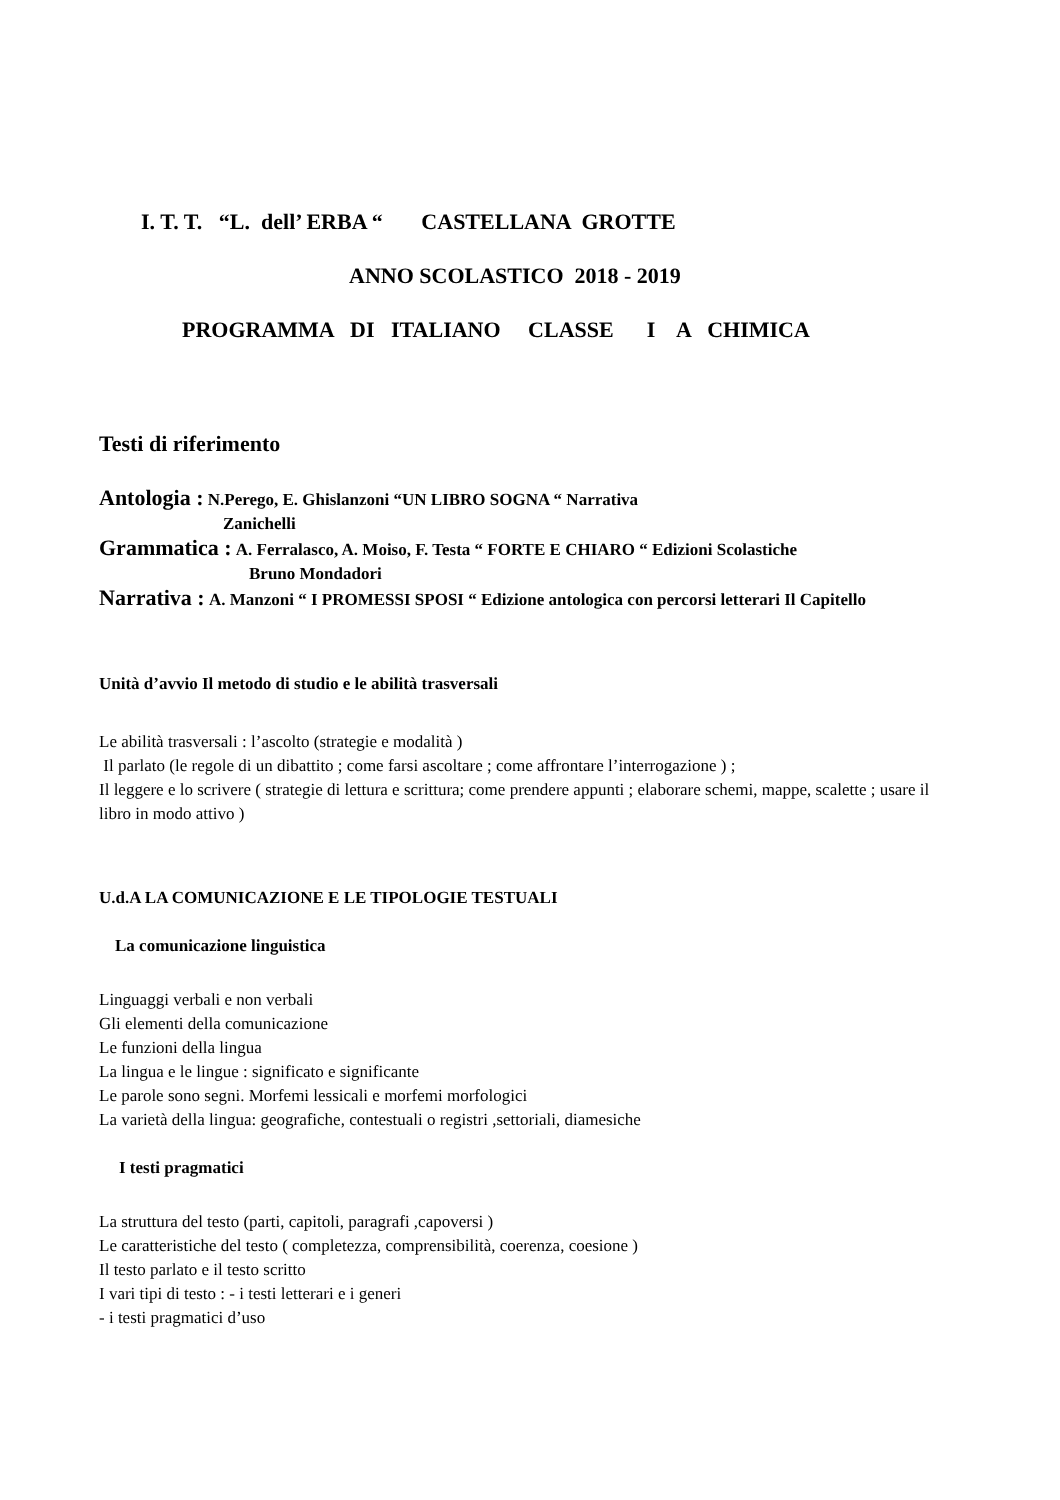I. T. T. “L. dell’ ERBA “ CASTELLANA GROTTE
ANNO SCOLASTICO 2018 - 2019
PROGRAMMA DI ITALIANO CLASSE I A CHIMICA
Testi di riferimento
Antologia : N.Perego, E. Ghislanzoni “UN LIBRO SOGNA “ Narrativa
Zanichelli
Grammatica : A. Ferralasco, A. Moiso, F. Testa “ FORTE E CHIARO “ Edizioni Scolastiche
Bruno Mondadori
Narrativa : A. Manzoni “ I PROMESSI SPOSI “ Edizione antologica con percorsi letterari Il Capitello
Unità d’avvio Il metodo di studio e le abilità trasversali
Le abilità trasversali : l’ascolto (strategie e modalità )
Il parlato (le regole di un dibattito ; come farsi ascoltare ; come affrontare l’interrogazione ) ;
Il leggere e lo scrivere ( strategie di lettura e scrittura; come prendere appunti ; elaborare schemi, mappe, scalette ; usare il libro in modo attivo )
U.d.A LA COMUNICAZIONE E LE TIPOLOGIE TESTUALI
La comunicazione linguistica
Linguaggi verbali e non verbali
Gli elementi della comunicazione
Le funzioni della lingua
La lingua e le lingue : significato e significante
Le parole sono segni. Morfemi lessicali e morfemi morfologici
La varietà della lingua: geografiche, contestuali o registri ,settoriali, diamesiche
I testi pragmatici
La struttura del testo (parti, capitoli, paragrafi ,capoversi )
Le caratteristiche del testo ( completezza, comprensibilità, coerenza, coesione )
Il testo parlato e il testo scritto
I vari tipi di testo : - i testi letterari e i generi
- i testi pragmatici d’uso